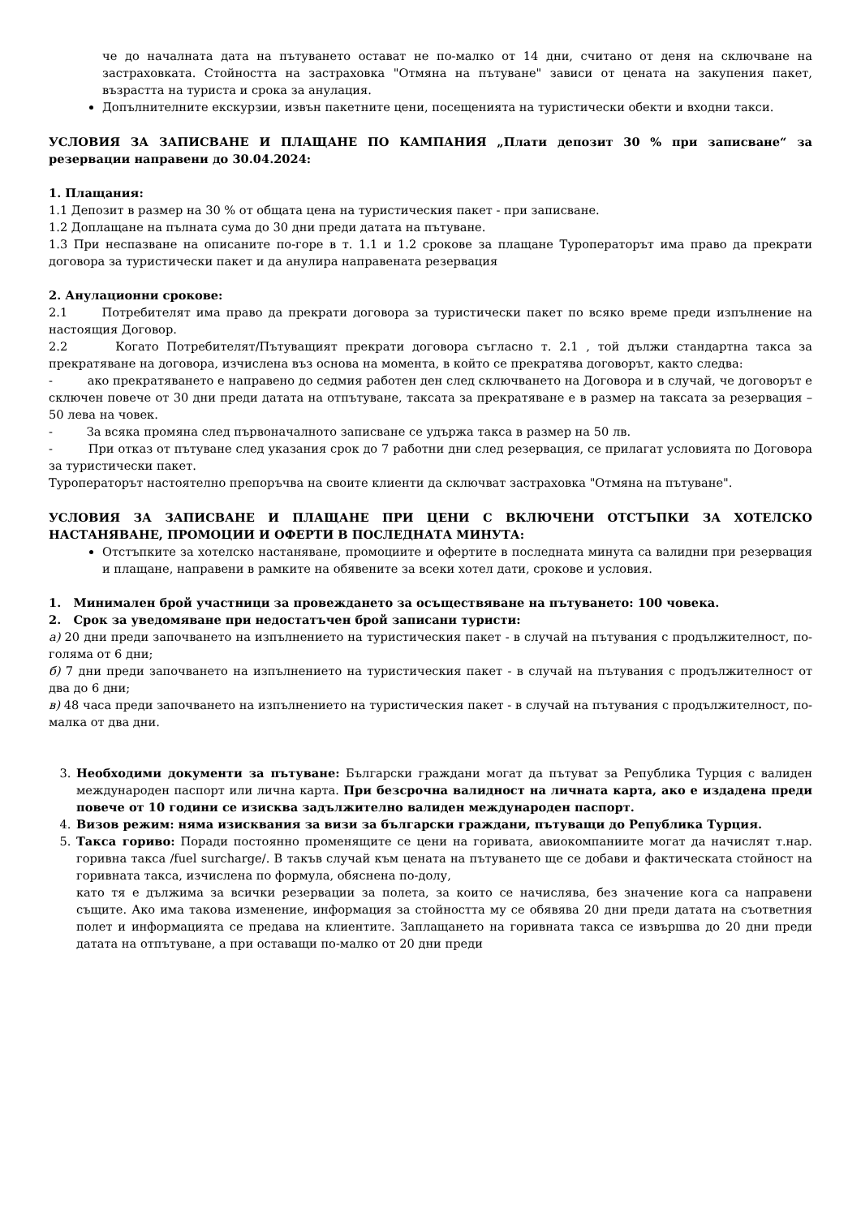че до началната дата на пътуването остават не по-малко от 14 дни, считано от деня на сключване на застраховката. Стойността на застраховка "Отмяна на пътуване" зависи от цената на закупения пакет, възрастта на туриста и срока за анулация.
Допълнителните екскурзии, извън пакетните цени, посещенията на туристически обекти и входни такси.
УСЛОВИЯ ЗА ЗАПИСВАНЕ И ПЛАЩАНЕ ПО КАМПАНИЯ „Плати депозит 30 % при записване“ за резервации направени до 30.04.2024:
1. Плащания:
1.1 Депозит в размер на 30 % от общата цена на туристическия пакет - при записване.
1.2 Доплащане на пълната сума до 30 дни преди датата на пътуване.
1.3 При неспазване на описаните по-горе в т. 1.1 и 1.2 срокове за плащане Туроператорът има право да прекрати договора за туристически пакет и да анулира направената резервация
2. Анулационни срокове:
2.1 Потребителят има право да прекрати договора за туристически пакет по всяко време преди изпълнение на настоящия Договор.
2.2 Когато Потребителят/Пътуващият прекрати договора съгласно т. 2.1 , той дължи стандартна такса за прекратяване на договора, изчислена въз основа на момента, в който се прекратява договорът, както следва:
- ако прекратяването е направено до седмия работен ден след сключването на Договора и в случай, че договорът е сключен повече от 30 дни преди датата на отпътуване, таксата за прекратяване е в размер на таксата за резервация – 50 лева на човек.
- За всяка промяна след първоначалното записване се удържа такса в размер на 50 лв.
- При отказ от пътуване след указания срок до 7 работни дни след резервация, се прилагат условията по Договора за туристически пакет.
Туроператорът настоятелно препоръчва на своите клиенти да сключват застраховка "Отмяна на пътуване".
УСЛОВИЯ ЗА ЗАПИСВАНЕ И ПЛАЩАНЕ ПРИ ЦЕНИ С ВКЛЮЧЕНИ ОТСТЪПКИ ЗА ХОТЕЛСКО НАСТАНЯВАНЕ, ПРОМОЦИИ И ОФЕРТИ В ПОСЛЕДНАТА МИНУТА:
Отстъпките за хотелско настаняване, промоциите и офертите в последната минута са валидни при резервация и плащане, направени в рамките на обявените за всеки хотел дати, срокове и условия.
1. Минимален брой участници за провеждането за осъществяване на пътуването: 100 човека.
2. Срок за уведомяване при недостатъчен брой записани туристи:
а) 20 дни преди започването на изпълнението на туристическия пакет - в случай на пътувания с продължителност, по-голяма от 6 дни;
б) 7 дни преди започването на изпълнението на туристическия пакет - в случай на пътувания с продължителност от два до 6 дни;
в) 48 часа преди започването на изпълнението на туристическия пакет - в случай на пътувания с продължителност, по-малка от два дни.
3. Необходими документи за пътуване: Български граждани могат да пътуват за Република Турция с валиден международен паспорт или лична карта. При безсрочна валидност на личната карта, ако е издадена преди повече от 10 години се изисква задължително валиден международен паспорт.
4. Визов режим: няма изисквания за визи за български граждани, пътуващи до Република Турция.
5. Такса гориво: Поради постоянно променящите се цени на горивата, авиокомпаниите могат да начислят т.нар. горивна такса /fuel surcharge/. В такъв случай към цената на пътуването ще се добави и фактическата стойност на горивната такса, изчислена по формула, обяснена по-долу,
като тя е дължима за всички резервации за полета, за които се начислява, без значение кога са направени същите. Ако има такова изменение, информация за стойността му се обявява 20 дни преди датата на съответния полет и информацията се предава на клиентите. Заплащането на горивната такса се извършва до 20 дни преди датата на отпътуване, а при оставащи по-малко от 20 дни преди